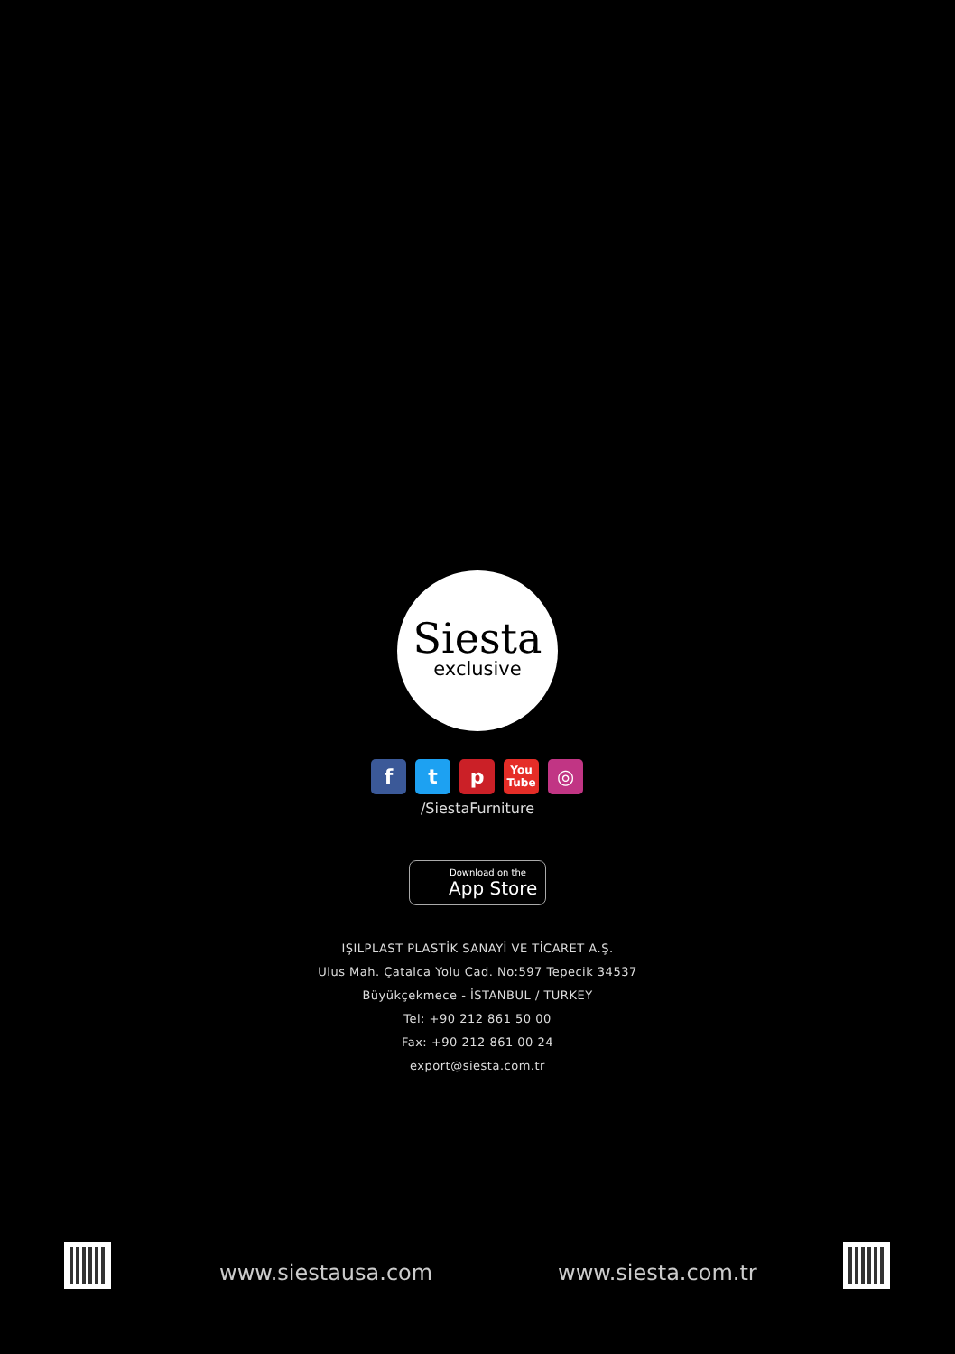Siesta
exclusive
f t p
You Tube
◎
/SiestaFurniture
Download on the
App Store
IŞILPLAST PLASTİK SANAYİ VE TİCARET A.Ş.
Ulus Mah. Çatalca Yolu Cad. No:597 Tepecik 34537
Büyükçekmece - İSTANBUL / TURKEY
Tel: +90 212 861 50 00
Fax: +90 212 861 00 24
export@siesta.com.tr
www.siestausa.com www.siesta.com.tr